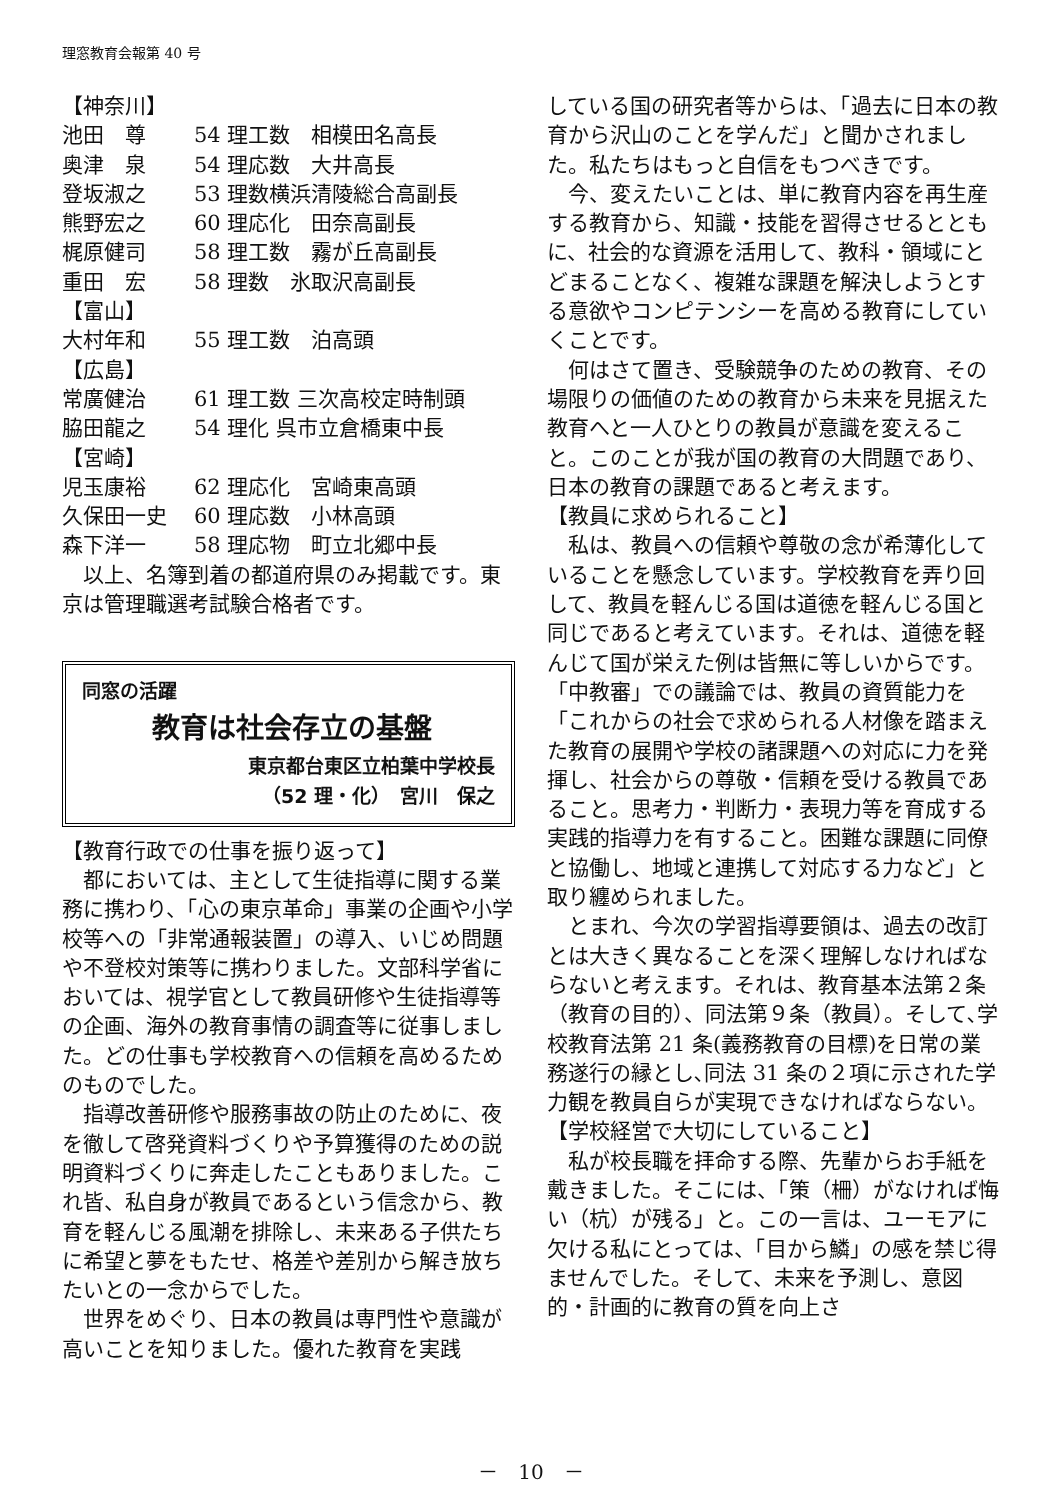理窓教育会報第 40 号
【神奈川】
池田　尊 54 理工数　相模田名高長
奥津　泉 54 理応数　大井高長
登坂淑之 53 理数横浜清陵総合高副長
熊野宏之 60 理応化　田奈高副長
梶原健司 58 理工数　霧が丘高副長
重田　宏 58 理数　氷取沢高副長
【富山】
大村年和 55 理工数　泊高頭
【広島】
常廣健治 61 理工数 三次高校定時制頭
脇田龍之 54 理化 呉市立倉橋東中長
【宮崎】
児玉康裕 62 理応化　宮崎東高頭
久保田一史 60 理応数　小林高頭
森下洋一 58 理応物　町立北郷中長
以上、名簿到着の都道府県のみ掲載です。東京は管理職選考試験合格者です。
同窓の活躍
教育は社会存立の基盤
東京都台東区立柏葉中学校長
（52 理・化）　宮川　保之
【教育行政での仕事を振り返って】
都においては、主として生徒指導に関する業務に携わり、「心の東京革命」事業の企画や小学校等への「非常通報装置」の導入、いじめ問題や不登校対策等に携わりました。文部科学省においては、視学官として教員研修や生徒指導等の企画、海外の教育事情の調査等に従事しました。どの仕事も学校教育への信頼を高めるためのものでした。
指導改善研修や服務事故の防止のために、夜を徹して啓発資料づくりや予算獲得のための説明資料づくりに奔走したこともありました。これ皆、私自身が教員であるという信念から、教育を軽んじる風潮を排除し、未来ある子供たちに希望と夢をもたせ、格差や差別から解き放ちたいとの一念からでした。
世界をめぐり、日本の教員は専門性や意識が高いことを知りました。優れた教育を実践
している国の研究者等からは、「過去に日本の教育から沢山のことを学んだ」と聞かされました。私たちはもっと自信をもつべきです。
今、変えたいことは、単に教育内容を再生産する教育から、知識・技能を習得させるとともに、社会的な資源を活用して、教科・領域にとどまることなく、複雑な課題を解決しようとする意欲やコンピテンシーを高める教育にしていくことです。
何はさて置き、受験競争のための教育、その場限りの価値のための教育から未来を見据えた教育へと一人ひとりの教員が意識を変えること。このことが我が国の教育の大問題であり、日本の教育の課題であると考えます。
【教員に求められること】
私は、教員への信頼や尊敬の念が希薄化していることを懸念しています。学校教育を弄り回して、教員を軽んじる国は道徳を軽んじる国と同じであると考えています。それは、道徳を軽んじて国が栄えた例は皆無に等しいからです。「中教審」での議論では、教員の資質能力を「これからの社会で求められる人材像を踏まえた教育の展開や学校の諸課題への対応に力を発揮し、社会からの尊敬・信頼を受ける教員であること。思考力・判断力・表現力等を育成する実践的指導力を有すること。困難な課題に同僚と協働し、地域と連携して対応する力など」と取り纏められました。
とまれ、今次の学習指導要領は、過去の改訂とは大きく異なることを深く理解しなければならないと考えます。それは、教育基本法第２条（教育の目的）、同法第９条（教員）。そして､学校教育法第 21 条(義務教育の目標)を日常の業務遂行の縁とし､同法 31 条の２項に示された学力観を教員自らが実現できなければならない。
【学校経営で大切にしていること】
私が校長職を拝命する際、先輩からお手紙を戴きました。そこには、「策（柵）がなければ悔い（杭）が残る」と。この一言は、ユーモアに欠ける私にとっては、「目から鱗」の感を禁じ得ませんでした。そして、未来を予測し、意図的・計画的に教育の質を向上さ
－　10　－